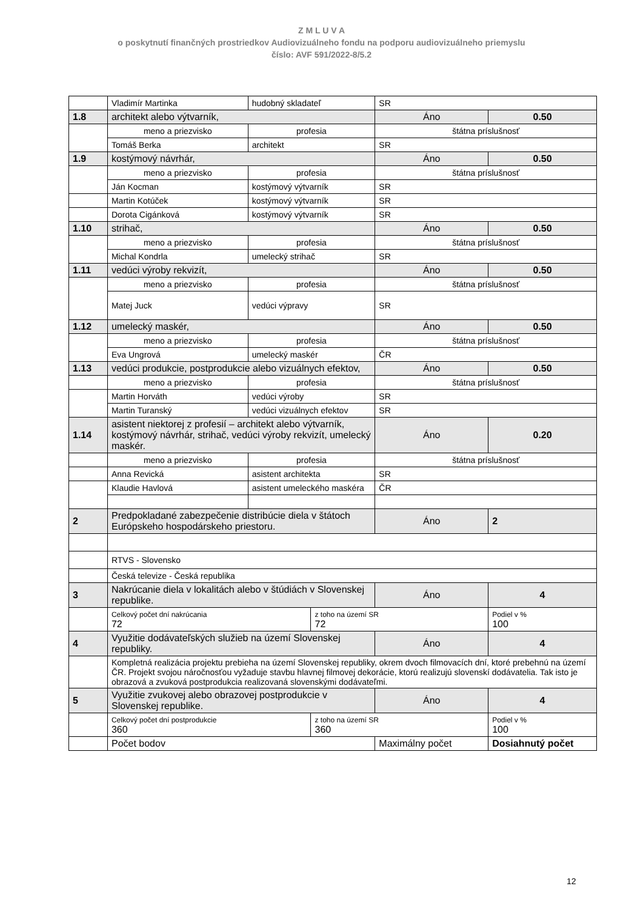Z M L U V A
o poskytnutí finančných prostriedkov Audiovizuálneho fondu na podporu audiovizuálneho priemyslu
číslo: AVF 591/2022-8/5.2
| | Vladimír Martinka | hudobný skladateľ | | SR | |
| 1.8 | architekt alebo výtvarník, | | | Áno | 0.50 |
| | meno a priezvisko | profesia | | štátna príslušnosť | |
| | Tomáš Berka | architekt | | SR | |
| 1.9 | kostýmový návrhár, | | | Áno | 0.50 |
| | meno a priezvisko | profesia | | štátna príslušnosť | |
| | Ján Kocman | kostýmový výtvarník | | SR | |
| | Martin Kotúček | kostýmový výtvarník | | SR | |
| | Dorota Cigánková | kostýmový výtvarník | | SR | |
| 1.10 | strihač, | | | Áno | 0.50 |
| | meno a priezvisko | profesia | | štátna príslušnosť | |
| | Michal Kondrla | umelecký strihač | | SR | |
| 1.11 | vedúci výroby rekvizít, | | | Áno | 0.50 |
| | meno a priezvisko | profesia | | štátna príslušnosť | |
| | Matej Juck | vedúci výpravy | | SR | |
| 1.12 | umelecký maskér, | | | Áno | 0.50 |
| | meno a priezvisko | profesia | | štátna príslušnosť | |
| | Eva Ungrová | umelecký maskér | | ČR | |
| 1.13 | vedúci produkcie, postprodukcie alebo vizuálnych efektov, | | | Áno | 0.50 |
| | meno a priezvisko | profesia | | štátna príslušnosť | |
| | Martin Horváth | vedúci výroby | | SR | |
| | Martin Turanský | vedúci vizuálnych efektov | | SR | |
| 1.14 | asistent niektorej z profesií – architekt alebo výtvarník, kostýmový návrhár, strihač, vedúci výroby rekvizít, umelecký maskér. | | | Áno | 0.20 |
| | meno a priezvisko | profesia | | štátna príslušnosť | |
| | Anna Revická | asistent architekta | | SR | |
| | Klaudie Havlová | asistent umeleckého maskéra | | ČR | |
| 2 | Predpokladané zabezpečenie distribúcie diela v štátoch Európskeho hospodárskeho priestoru. | | | Áno | 2 |
| | RTVS - Slovensko | | | | |
| | Česká televize - Česká republika | | | | |
| 3 | Nakrúcanie diela v lokalitách alebo v štúdiách v Slovenskej republike. | | | Áno | 4 |
| | Celkový počet dní nakrúcania 72 | | z toho na území SR 72 | | Podiel v % 100 |
| 4 | Využitie dodávateľských služieb na území Slovenskej republiky. | | | Áno | 4 |
| | Kompletná realizácia projektu prebieha na území Slovenskej republiky, okrem dvoch filmovacích dní, ktoré prebehnú na území ČR. Projekt svojou náročnosťou vyžaduje stavbu hlavnej filmovej dekorácie, ktorú realizujú slovenskí dodávatelia. Tak isto je obrazová a zvuková postprodukcia realizovaná slovenskými dodávateľmi. | | | | |
| 5 | Využitie zvukovej alebo obrazovej postprodukcie v Slovenskej republike. | | | Áno | 4 |
| | Celkový počet dní postprodukcie 360 | | z toho na území SR 360 | | Podiel v % 100 |
| | Počet bodov | | | Maximálny počet | Dosiahnutý počet |
12